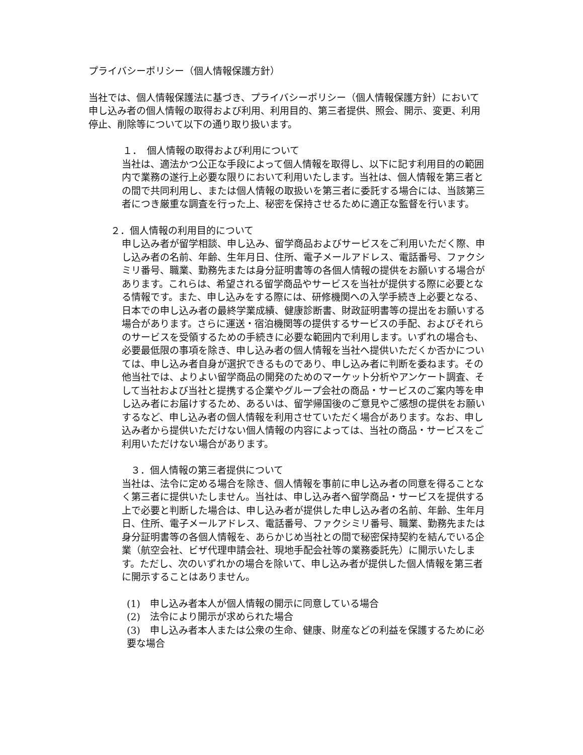プライバシーポリシー（個人情報保護方針）
当社では、個人情報保護法に基づき、プライバシーポリシー（個人情報保護方針）において申し込み者の個人情報の取得および利用、利用目的、第三者提供、照会、開示、変更、利用停止、削除等について以下の通り取り扱います。
１．　個人情報の取得および利用について
当社は、適法かつ公正な手段によって個人情報を取得し、以下に記す利用目的の範囲内で業務の遂行上必要な限りにおいて利用いたします。当社は、個人情報を第三者との間で共同利用し、または個人情報の取扱いを第三者に委託する場合には、当該第三者につき厳重な調査を行った上、秘密を保持させるために適正な監督を行います。
２．個人情報の利用目的について
申し込み者が留学相談、申し込み、留学商品およびサービスをご利用いただく際、申し込み者の名前、年齢、生年月日、住所、電子メールアドレス、電話番号、ファクシミリ番号、職業、勤務先または身分証明書等の各個人情報の提供をお願いする場合があります。これらは、希望される留学商品やサービスを当社が提供する際に必要となる情報です。また、申し込みをする際には、研修機関への入学手続き上必要となる、日本での申し込み者の最終学業成績、健康診断書、財政証明書等の提出をお願いする場合があります。さらに運送・宿泊機関等の提供するサービスの手配、およびそれらのサービスを受領するための手続きに必要な範囲内で利用します。いずれの場合も、必要最低限の事項を除き、申し込み者の個人情報を当社へ提供いただくか否かについては、申し込み者自身が選択できるものであり、申し込み者に判断を委ねます。その他当社では、よりよい留学商品の開発のためのマーケット分析やアンケート調査、そして当社および当社と提携する企業やグループ会社の商品・サービスのご案内等を申し込み者にお届けするため、あるいは、留学帰国後のご意見やご感想の提供をお願いするなど、申し込み者の個人情報を利用させていただく場合があります。なお、申し込み者から提供いただけない個人情報の内容によっては、当社の商品・サービスをご利用いただけない場合があります。
３．個人情報の第三者提供について
当社は、法令に定める場合を除き、個人情報を事前に申し込み者の同意を得ることなく第三者に提供いたしません。当社は、申し込み者へ留学商品・サービスを提供する上で必要と判断した場合は、申し込み者が提供した申し込み者の名前、年齢、生年月日、住所、電子メールアドレス、電話番号、ファクシミリ番号、職業、勤務先または身分証明書等の各個人情報を、あらかじめ当社との間で秘密保持契約を結んでいる企業（航空会社、ビザ代理申請会社、現地手配会社等の業務委託先）に開示いたします。ただし、次のいずれかの場合を除いて、申し込み者が提供した個人情報を第三者に開示することはありません。
(1)　申し込み者本人が個人情報の開示に同意している場合
(2)　法令により開示が求められた場合
(3)　申し込み者本人または公衆の生命、健康、財産などの利益を保護するために必要な場合